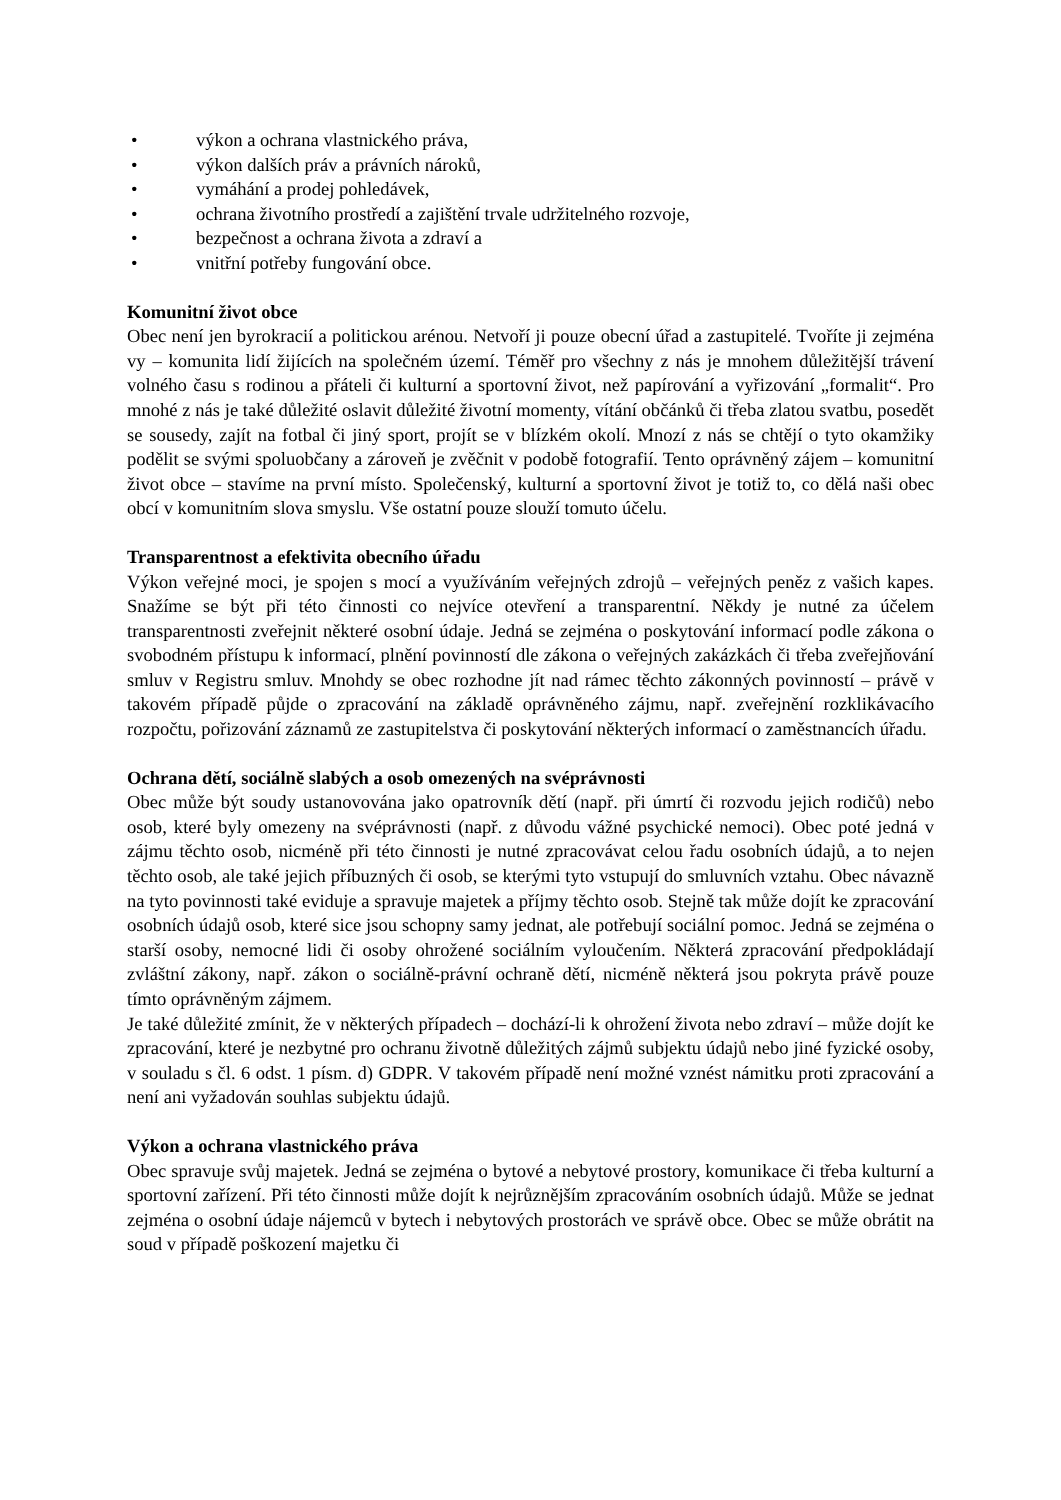• výkon a ochrana vlastnického práva,
• výkon dalších práv a právních nároků,
• vymáhání a prodej pohledávek,
• ochrana životního prostředí a zajištění trvale udržitelného rozvoje,
• bezpečnost a ochrana života a zdraví a
• vnitřní potřeby fungování obce.
Komunitní život obce
Obec není jen byrokracií a politickou arénou. Netvoří ji pouze obecní úřad a zastupitelé. Tvoříte ji zejména vy – komunita lidí žijících na společném území. Téměř pro všechny z nás je mnohem důležitější trávení volného času s rodinou a přáteli či kulturní a sportovní život, než papírování a vyřizování „formalit“. Pro mnohé z nás je také důležité oslavit důležité životní momenty, vítání občánků či třeba zlatou svatbu, posedět se sousedy, zajít na fotbal či jiný sport, projít se v blízkém okolí. Mnozí z nás se chtějí o tyto okamžiky podělit se svými spoluobčany a zároveň je zvěčnit v podobě fotografií. Tento oprávněný zájem – komunitní život obce – stavíme na první místo. Společenský, kulturní a sportovní život je totiž to, co dělá naši obec obcí v komunitním slova smyslu. Vše ostatní pouze slouží tomuto účelu.
Transparentnost a efektivita obecního úřadu
Výkon veřejné moci, je spojen s mocí a využíváním veřejných zdrojů – veřejných peněz z vašich kapes. Snažíme se být při této činnosti co nejvíce otevření a transparentní. Někdy je nutné za účelem transparentnosti zveřejnit některé osobní údaje. Jedná se zejména o poskytování informací podle zákona o svobodném přístupu k informací, plnění povinností dle zákona o veřejných zakázkách či třeba zveřejňování smluv v Registru smluv. Mnohdy se obec rozhodne jít nad rámec těchto zákonných povinností – právě v takovém případě půjde o zpracování na základě oprávněného zájmu, např. zveřejnění rozklikávacího rozpočtu, pořizování záznamů ze zastupitelstva či poskytování některých informací o zaměstnancích úřadu.
Ochrana dětí, sociálně slabých a osob omezených na svéprávnosti
Obec může být soudy ustanovována jako opatrovník dětí (např. při úmrtí či rozvodu jejich rodičů) nebo osob, které byly omezeny na svéprávnosti (např. z důvodu vážné psychické nemoci). Obec poté jedná v zájmu těchto osob, nicméně při této činnosti je nutné zpracovávat celou řadu osobních údajů, a to nejen těchto osob, ale také jejich příbuzných či osob, se kterými tyto vstupují do smluvních vztahu. Obec návazně na tyto povinnosti také eviduje a spravuje majetek a příjmy těchto osob. Stejně tak může dojít ke zpracování osobních údajů osob, které sice jsou schopny samy jednat, ale potřebují sociální pomoc. Jedná se zejména o starší osoby, nemocné lidi či osoby ohrožené sociálním vyloučením. Některá zpracování předpokládají zvláštní zákony, např. zákon o sociálně-právní ochraně dětí, nicméně některá jsou pokryta právě pouze tímto oprávněným zájmem.
Je také důležité zmínit, že v některých případech – dochází-li k ohrožení života nebo zdraví – může dojít ke zpracování, které je nezbytné pro ochranu životně důležitých zájmů subjektu údajů nebo jiné fyzické osoby, v souladu s čl. 6 odst. 1 písm. d) GDPR. V takovém případě není možné vznést námitku proti zpracování a není ani vyžadován souhlas subjektu údajů.
Výkon a ochrana vlastnického práva
Obec spravuje svůj majetek. Jedná se zejména o bytové a nebytové prostory, komunikace či třeba kulturní a sportovní zařízení. Při této činnosti může dojít k nejrůznějším zpracováním osobních údajů. Může se jednat zejména o osobní údaje nájemců v bytech i nebytových prostorách ve správě obce. Obec se může obrátit na soud v případě poškození majetku či